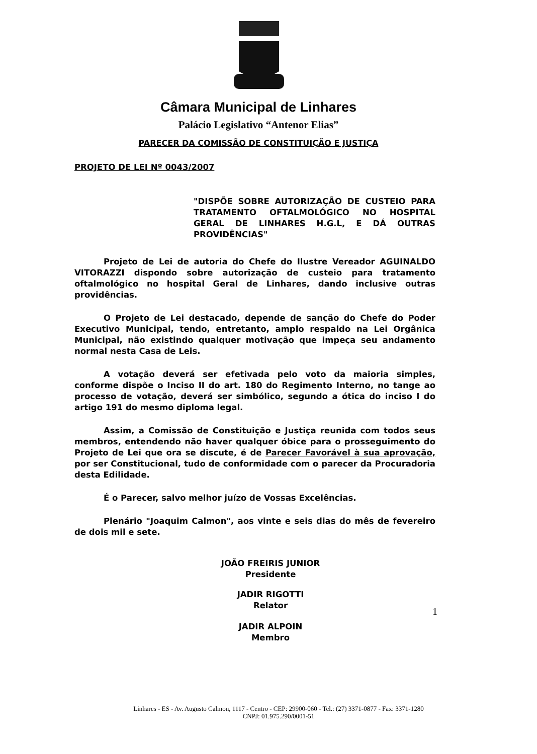Câmara Municipal de Linhares
Palácio Legislativo “Antenor Elias”
PARECER DA COMISSÃO DE CONSTITUIÇÃO E JUSTIÇA
PROJETO DE LEI Nº 0043/2007
"DISPÕE SOBRE AUTORIZAÇÃO DE CUSTEIO PARA TRATAMENTO OFTALMOLÓGICO NO HOSPITAL GERAL DE LINHARES H.G.L, E DÁ OUTRAS PROVIDÊNCIAS"
Projeto de Lei de autoria do Chefe do Ilustre Vereador AGUINALDO VITORAZZI dispondo sobre autorização de custeio para tratamento oftalmológico no hospital Geral de Linhares, dando inclusive outras providências.
O Projeto de Lei destacado, depende de sanção do Chefe do Poder Executivo Municipal, tendo, entretanto, amplo respaldo na Lei Orgânica Municipal, não existindo qualquer motivação que impeça seu andamento normal nesta Casa de Leis.
A votação deverá ser efetivada pelo voto da maioria simples, conforme dispõe o Inciso II do art. 180 do Regimento Interno, no tange ao processo de votação, deverá ser simbólico, segundo a ótica do inciso I do artigo 191 do mesmo diploma legal.
Assim, a Comissão de Constituição e Justiça reunida com todos seus membros, entendendo não haver qualquer óbice para o prosseguimento do Projeto de Lei que ora se discute, é de Parecer Favorável à sua aprovação, por ser Constitucional, tudo de conformidade com o parecer da Procuradoria desta Edilidade.
É o Parecer, salvo melhor juízo de Vossas Excelências.
Plenário "Joaquim Calmon", aos vinte e seis dias do mês de fevereiro de dois mil e sete.
JOÃO FREIRIS JUNIOR
Presidente
JADIR RIGOTTI
Relator
JADIR ALPOIN
Membro
1
Linhares - ES - Av. Augusto Calmon, 1117 - Centro - CEP: 29900-060 - Tel.: (27) 3371-0877 - Fax: 3371-1280
CNPJ: 01.975.290/0001-51